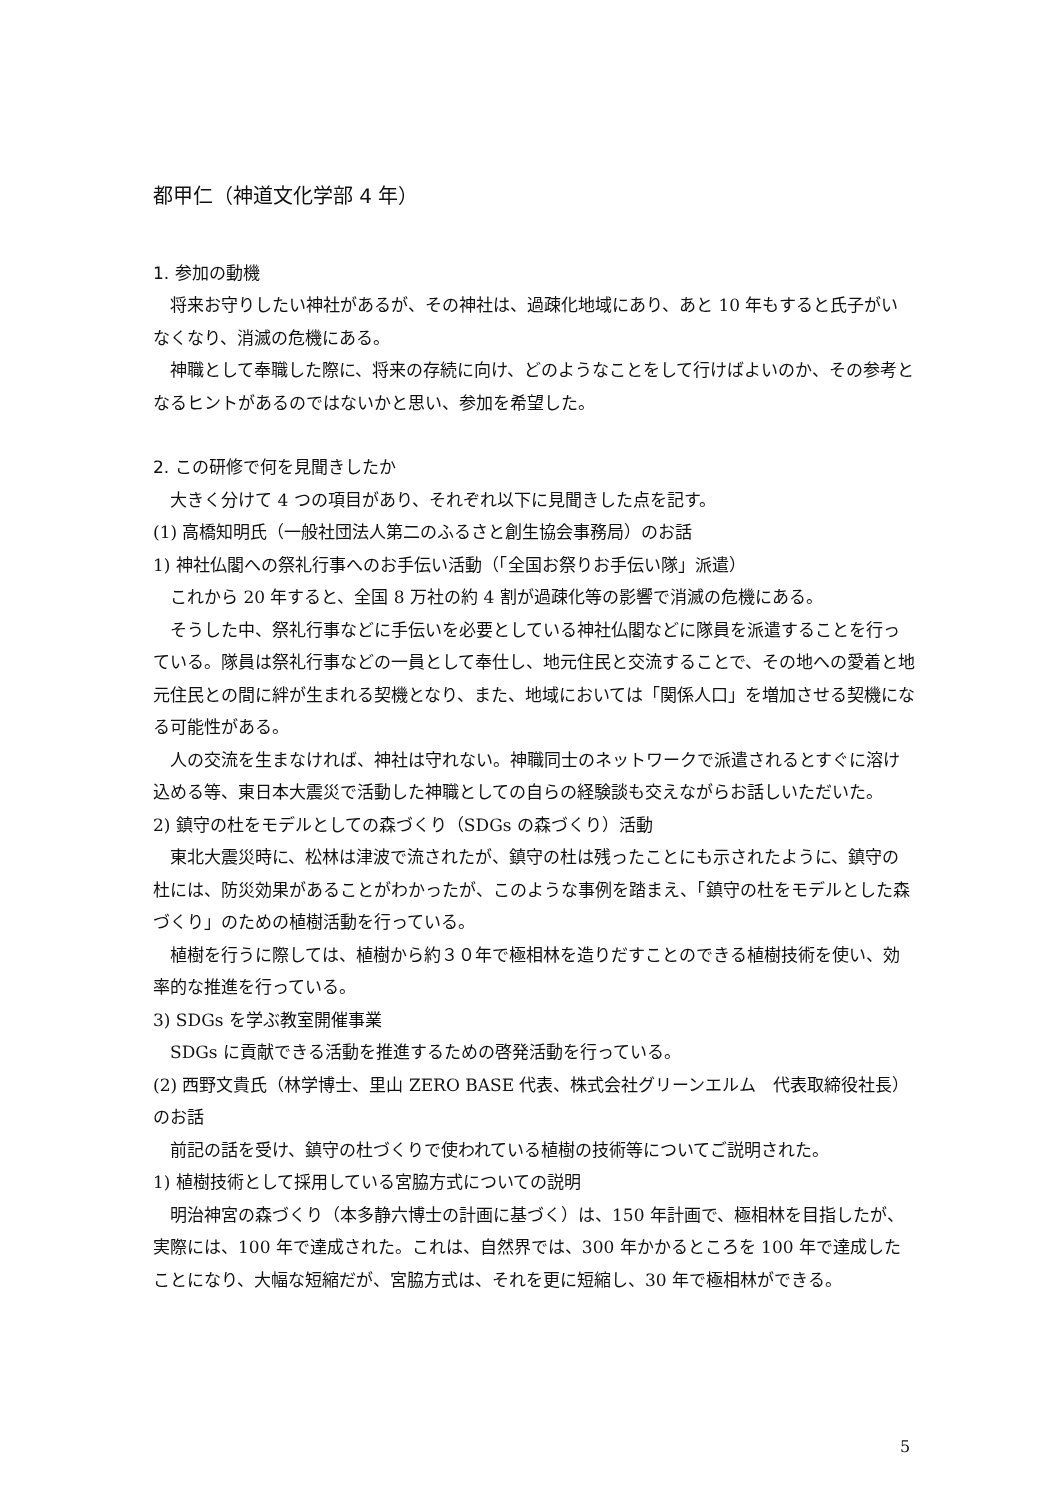都甲仁（神道文化学部 4 年）
1. 参加の動機
将来お守りしたい神社があるが、その神社は、過疎化地域にあり、あと 10 年もすると氏子がいなくなり、消滅の危機にある。
神職として奉職した際に、将来の存続に向け、どのようなことをして行けばよいのか、その参考となるヒントがあるのではないかと思い、参加を希望した。
2. この研修で何を見聞きしたか
大きく分けて 4 つの項目があり、それぞれ以下に見聞きした点を記す。
(1) 高橋知明氏（一般社団法人第二のふるさと創生協会事務局）のお話
1) 神社仏閣への祭礼行事へのお手伝い活動（「全国お祭りお手伝い隊」派遣）
これから 20 年すると、全国 8 万社の約 4 割が過疎化等の影響で消滅の危機にある。
そうした中、祭礼行事などに手伝いを必要としている神社仏閣などに隊員を派遣することを行っている。隊員は祭礼行事などの一員として奉仕し、地元住民と交流することで、その地への愛着と地元住民との間に絆が生まれる契機となり、また、地域においては「関係人口」を増加させる契機になる可能性がある。
人の交流を生まなければ、神社は守れない。神職同士のネットワークで派遣されるとすぐに溶け込める等、東日本大震災で活動した神職としての自らの経験談も交えながらお話しいただいた。
2) 鎮守の杜をモデルとしての森づくり（SDGs の森づくり）活動
東北大震災時に、松林は津波で流されたが、鎮守の杜は残ったことにも示されたように、鎮守の杜には、防災効果があることがわかったが、このような事例を踏まえ、「鎮守の杜をモデルとした森づくり」のための植樹活動を行っている。
植樹を行うに際しては、植樹から約３０年で極相林を造りだすことのできる植樹技術を使い、効率的な推進を行っている。
3) SDGs を学ぶ教室開催事業
SDGs に貢献できる活動を推進するための啓発活動を行っている。
(2) 西野文貴氏（林学博士、里山 ZERO BASE 代表、株式会社グリーンエルム　代表取締役社長）のお話
前記の話を受け、鎮守の杜づくりで使われている植樹の技術等についてご説明された。
1) 植樹技術として採用している宮脇方式についての説明
明治神宮の森づくり（本多静六博士の計画に基づく）は、150 年計画で、極相林を目指したが、実際には、100 年で達成された。これは、自然界では、300 年かかるところを 100 年で達成したことになり、大幅な短縮だが、宮脇方式は、それを更に短縮し、30 年で極相林ができる。
5